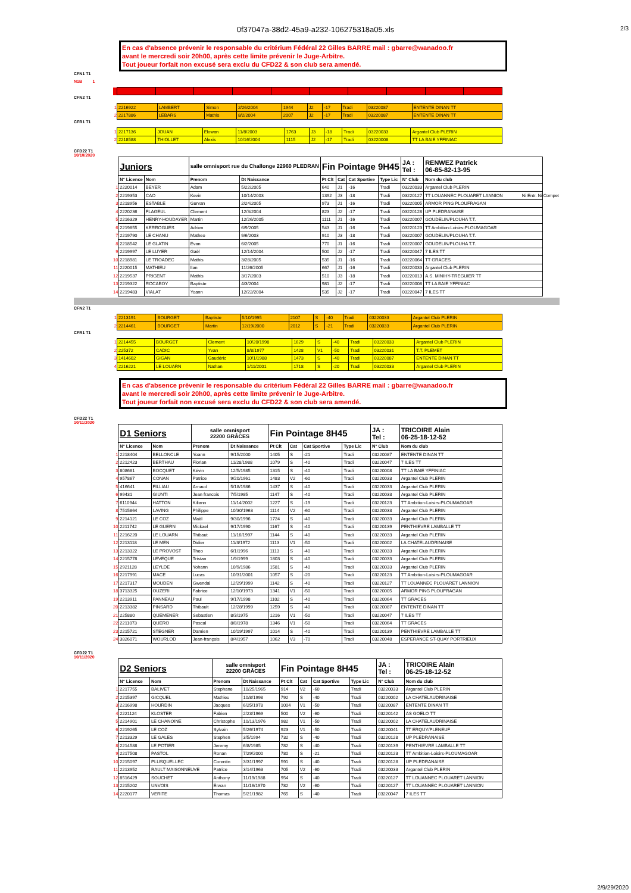0f37047a-38d2-45a9-a232-106275318a05.xls
2/3
En cas d'absence prévenir le responsable du critérium Fédéral 22 Gilles BARRE mail : gbarre@wanadoo.fr
avant le mercredi soir 20h00, après cette limite prévenir le Juge-Arbitre.
Tout joueur forfait non excusé sera exclu du CFD22 & son club sera amendé.
CFN1 T1
N1B 1
CFN2 T1
| 1 | 2216922 | LAMBERT | Simon | 2/26/2004 | 1944 | J2 | -17 | Tradi | 03220087 | ENTENTE DINAN TT |
| 2 | 2217886 | LEBARS | Mathis | 8/2/2004 | 2007 | J2 | -17 | Tradi | 03220087 | ENTENTE DINAN TT |
CFR1 T1
| 1 | 2217136 | JOUAN | Elowan | 11/8/2003 | 1763 | J3 | -18 | Tradi | 03220033 | Argantel Club PLERIN |
| 2 | 2218588 | THIOLLET | Alexis | 10/16/2004 | 1115 | J2 | -17 | Tradi | 03220008 | TT LA BAIE YFFINIAC |
CFD22 T1
10/10/2020
| | Juniors | | salle omnisport rue du Challonge 22960 PLEDRAN | | Fin Pointage 9H45 | | | | JA : Tel : | RENWEZ Patrick 06-85-82-13-95 |
| | N° Licence | Nom | Prenom | Dt Naissance | Pt Clt | Cat | Cat Sportive | Type Lic | N° Club | Nom du club |
| 1 | 2220014 | BEYER | Adam | 5/22/2005 | 640 | J1 | -16 | Tradi | 03220033 | Argantel Club PLERIN |
| 2 | 2219353 | CAO | Kevin | 10/14/2003 | 1392 | J3 | -18 | Tradi | 03220127 | TT LOUANNEC PLOUARET LANNION Ni Entr. Ni Compet |
| 3 | 2218956 | ESTABLE | Gurvan | 2/24/2005 | 973 | J1 | -16 | Tradi | 03220005 | ARMOR PING PLOUFRAGAN |
| 4 | 2220236 | FLAGEUL | Clement | 12/3/2004 | 823 | J2 | -17 | Tradi | 03220128 | UP PLEDRANAISE |
| 5 | 2216329 | HENRY-HOUDAYER | Martin | 12/26/2005 | 1111 | J1 | -16 | Tradi | 03220007 | GOUDELIN/PLOUHA T.T. |
| 6 | 2219855 | KERROGUES | Adrien | 6/9/2005 | 543 | J1 | -16 | Tradi | 03220123 | TT Ambition-Loisirs-PLOUMAGOAR |
| 7 | 2219790 | LE CHANU | Matheo | 9/6/2003 | 910 | J3 | -18 | Tradi | 03220007 | GOUDELIN/PLOUHA T.T. |
| 8 | 2218542 | LE GLATIN | Evan | 6/2/2005 | 770 | J1 | -16 | Tradi | 03220007 | GOUDELIN/PLOUHA T.T. |
| 9 | 2219997 | LE LUYER | Gaël | 12/14/2004 | 500 | J2 | -17 | Tradi | 03220047 | 7 ILES TT |
| 10 | 2218981 | LE TROADEC | Mathis | 3/28/2005 | 535 | J1 | -16 | Tradi | 03220064 | TT GRACES |
| 11 | 2220015 | MATHIEU | Ilan | 11/26/2005 | 667 | J1 | -16 | Tradi | 03220033 | Argantel Club PLERIN |
| 12 | 2219537 | PRIGENT | Mathis | 3/17/2003 | 510 | J3 | -18 | Tradi | 03220013 | A.S. MINIHY-TREGUIER TT |
| 13 | 2219322 | ROCABOY | Baptiste | 4/3/2004 | 981 | J2 | -17 | Tradi | 03220008 | TT LA BAIE YFFINIAC |
| 14 | 2219483 | VIALAT | Yoann | 12/22/2004 | 535 | J2 | -17 | Tradi | 03220047 | 7 ILES TT |
CFN2 T1
| 1 | 2213191 | BOURGET | Baptiste | 5/10/1995 | 2107 | S | -40 | Tradi | 03220033 | Argantel Club PLERIN |
| 2 | 2214461 | BOURGET | Martin | 12/19/2000 | 2012 | S | -21 | Tradi | 03220033 | Argantel Club PLERIN |
CFR1 T1
| 1 | 2214455 | BOURGET | Clement | 10/20/1998 | 1629 | S | -40 | Tradi | 03220033 | Argantel Club PLERIN |
| 2 | 225372 | CADIC | Yvan | 8/8/1977 | 1428 | V1 | -50 | Tradi | 03220031 | T.T. PLEMET |
| 3 | 1414602 | GIGAN | Gaudéric | 10/1/1988 | 1473 | S | -40 | Tradi | 03220087 | ENTENTE DINAN TT |
| 4 | 2216221 | LE LOUARN | Nathan | 1/11/2001 | 1718 | S | -20 | Tradi | 03220033 | Argantel Club PLERIN |
En cas d'absence prévenir le responsable du critérium Fédéral 22 Gilles BARRE mail : gbarre@wanadoo.fr
avant le mercredi soir 20h00, après cette limite prévenir le Juge-Arbitre.
Tout joueur forfait non excusé sera exclu du CFD22 & son club sera amendé.
CFD22 T1
10/11/2020
| | D1 Seniors | | salle omnisport 22200 GRÂCES | | Fin Pointage 8H45 | | | | JA : Tel : | TRICOIRE Alain 06-25-18-12-52 |
| | N° Licence | Nom | Prenom | Dt Naissance | Pt Clt | Cat | Cat Sportive | Type Lic | N° Club | Nom du club |
| 1 | 2218404 | BELLONCLE | Yoann | 9/15/2000 | 1405 | S | -21 | Tradi | 03220087 | ENTENTE DINAN TT |
| 2 | 2212423 | BERTHAU | Florian | 11/28/1988 | 1079 | S | -40 | Tradi | 03220047 | 7 ILES TT |
| 3 | 808681 | BOCQUET | Kévin | 12/5/1985 | 1315 | S | -40 | Tradi | 03220008 | TT LA BAIE YFFINIAC |
| 4 | 957867 | CONAN | Patrice | 9/20/1961 | 1483 | V2 | -60 | Tradi | 03220033 | Argantel Club PLERIN |
| 5 | 416641 | FILLIAU | Arnaud | 5/18/1986 | 1437 | S | -40 | Tradi | 03220033 | Argantel Club PLERIN |
| 6 | 99431 | GIUNTI | Jean francois | 7/5/1985 | 1147 | S | -40 | Tradi | 03220033 | Argantel Club PLERIN |
| 7 | 6110944 | HATTON | Kiliann | 11/14/2002 | 1227 | S | -19 | Tradi | 03220123 | TT Ambition-Loisirs-PLOUMAGOAR |
| 8 | 7515864 | LAVING | Philippe | 10/30/1963 | 1114 | V2 | -60 | Tradi | 03220033 | Argantel Club PLERIN |
| 9 | 2214121 | LE COZ | Maël | 9/30/1996 | 1724 | S | -40 | Tradi | 03220033 | Argantel Club PLERIN |
| 10 | 2211742 | LE GUERN | Mickael | 9/17/1990 | 1167 | S | -40 | Tradi | 03220139 | PENTHIEVRE LAMBALLE TT |
| 11 | 2216220 | LE LOUARN | Thibaut | 11/16/1997 | 1144 | S | -40 | Tradi | 03220033 | Argantel Club PLERIN |
| 12 | 2213118 | LE MEN | Didier | 11/3/1972 | 1113 | V1 | -50 | Tradi | 03220002 | LA CHATELAUDRINAISE |
| 13 | 2213322 | LE PROVOST | Theo | 6/1/1996 | 1113 | S | -40 | Tradi | 03220033 | Argantel Club PLERIN |
| 14 | 2215778 | LEVEQUE | Tristan | 1/9/1999 | 1803 | S | -40 | Tradi | 03220033 | Argantel Club PLERIN |
| 15 | 2921128 | LEYLDE | Yohann | 10/9/1986 | 1581 | S | -40 | Tradi | 03220033 | Argantel Club PLERIN |
| 16 | 2217991 | MACE | Lucas | 10/31/2001 | 1057 | S | -20 | Tradi | 03220123 | TT Ambition-Loisirs-PLOUMAGOAR |
| 17 | 2217317 | MOUDEN | Gwendal | 12/29/1999 | 1142 | S | -40 | Tradi | 03220127 | TT LOUANNEC PLOUARET LANNION |
| 18 | 3713325 | OUZERI | Fabrice | 12/10/1973 | 1341 | V1 | -50 | Tradi | 03220005 | ARMOR PING PLOUFRAGAN |
| 19 | 2213911 | PANNEAU | Paul | 9/17/1998 | 1102 | S | -40 | Tradi | 03220064 | TT GRACES |
| 20 | 2213382 | PINSARD | Thibault | 12/28/1999 | 1259 | S | -40 | Tradi | 03220087 | ENTENTE DINAN TT |
| 21 | 225880 | QUEMENER | Sebastien | 8/3/1975 | 1216 | V1 | -50 | Tradi | 03220047 | 7 ILES TT |
| 22 | 2211073 | QUERO | Pascal | 8/8/1978 | 1346 | V1 | -50 | Tradi | 03220064 | TT GRACES |
| 23 | 2215721 | STEGNER | Damien | 10/19/1997 | 1014 | S | -40 | Tradi | 03220139 | PENTHIEVRE LAMBALLE TT |
| 24 | 3826071 | WOURLOD | Jean-françois | 8/4/1957 | 1062 | V3 | -70 | Tradi | 03220048 | ESPERANCE ST-QUAY PORTRIEUX |
CFD22 T1
10/11/2020
| | D2 Seniors | | salle omnisport 22200 GRÂCES | | Fin Pointage 8H45 | | | | JA : Tel : | TRICOIRE Alain 06-25-18-12-52 |
| | N° Licence | Nom | Prenom | Dt Naissance | Pt Clt | Cat | Cat Sportive | Type Lic | N° Club | Nom du club |
| 1 | 2217755 | BALIVET | Stephane | 10/25/1965 | 914 | V2 | -60 | Tradi | 03220033 | Argantel Club PLERIN |
| 2 | 2215397 | GICQUEL | Mathieu | 10/8/1998 | 792 | S | -40 | Tradi | 03220002 | LA CHATELAUDRINAISE |
| 3 | 2216998 | HOURDIN | Jacques | 6/25/1978 | 1004 | V1 | -50 | Tradi | 03220087 | ENTENTE DINAN TT |
| 4 | 2221124 | KLOSTER | Fabien | 2/23/1969 | 500 | V2 | -60 | Tradi | 03220142 | AS GOELO TT |
| 5 | 2214901 | LE CHANOINE | Christophe | 10/13/1976 | 982 | V1 | -50 | Tradi | 03220002 | LA CHATELAUDRINAISE |
| 6 | 2219265 | LE COZ | Sylvain | 5/26/1974 | 923 | V1 | -50 | Tradi | 03220041 | TT ERQUY/PLENEUF |
| 7 | 2213329 | LE GALES | Stephen | 3/5/1994 | 732 | S | -40 | Tradi | 03220128 | UP PLEDRANAISE |
| 8 | 2214588 | LE POTIER | Jeremy | 6/8/1985 | 782 | S | -40 | Tradi | 03220139 | PENTHIEVRE LAMBALLE TT |
| 9 | 2217508 | PASTOL | Ronan | 7/29/2000 | 780 | S | -21 | Tradi | 03220123 | TT Ambition-Loisirs-PLOUMAGOAR |
| 10 | 2215097 | PLUSQUELLEC | Corentin | 3/31/1997 | 591 | S | -40 | Tradi | 03220128 | UP PLEDRANAISE |
| 11 | 2213952 | RAULT MAISONNEUVE | Patrice | 3/14/1963 | 705 | V2 | -60 | Tradi | 03220033 | Argantel Club PLERIN |
| 12 | 8516429 | SOUCHET | Anthony | 11/19/1988 | 954 | S | -40 | Tradi | 03220127 | TT LOUANNEC PLOUARET LANNION |
| 13 | 2215202 | UNVOIS | Erwan | 11/16/1970 | 782 | V2 | -60 | Tradi | 03220127 | TT LOUANNEC PLOUARET LANNION |
| 14 | 2220177 | VERITE | Thomas | 5/21/1982 | 765 | S | -40 | Tradi | 03220047 | 7 ILES TT |
2/9/29/2020